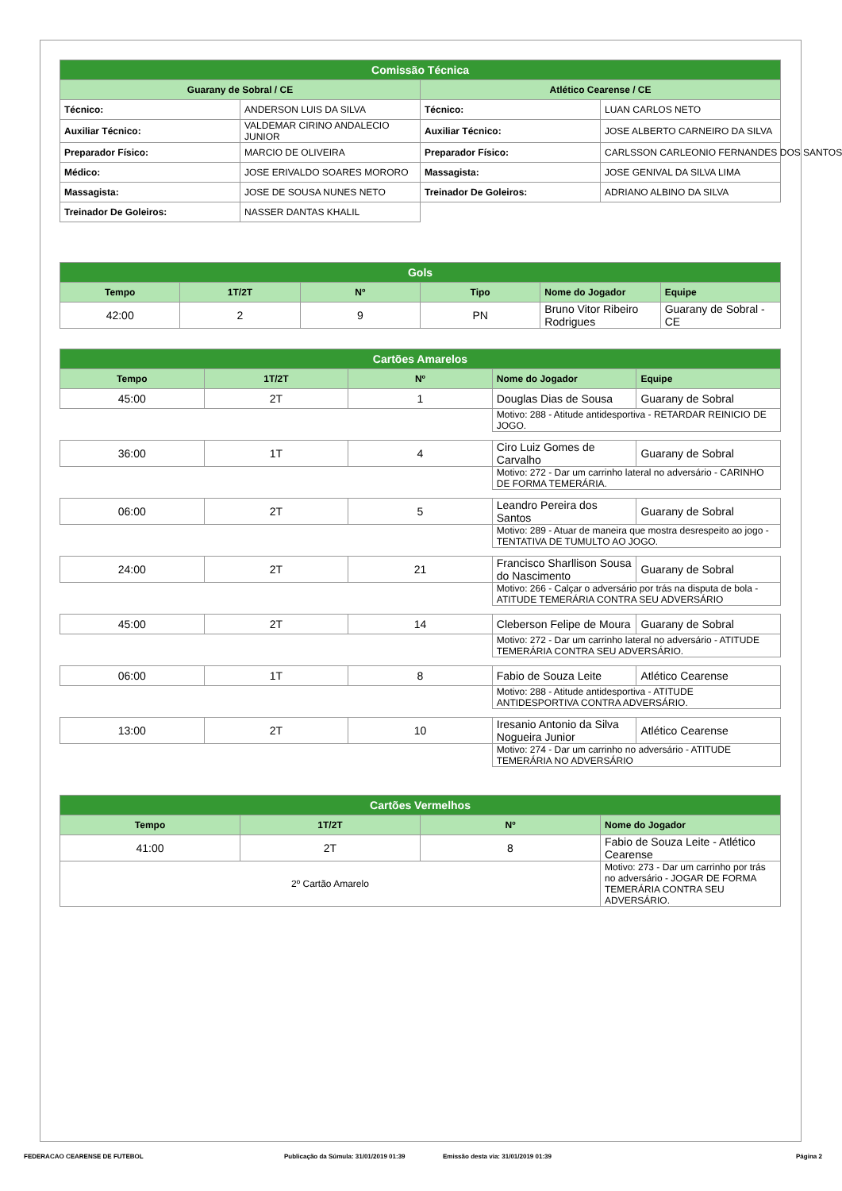| Comissão Técnica | | | |
| Guarany de Sobral / CE | | Atlético Cearense / CE | |
| Técnico: | ANDERSON LUIS DA SILVA | Técnico: | LUAN CARLOS NETO |
| Auxiliar Técnico: | VALDEMAR CIRINO ANDALECIO JUNIOR | Auxiliar Técnico: | JOSE ALBERTO CARNEIRO DA SILVA |
| Preparador Físico: | MARCIO DE OLIVEIRA | Preparador Físico: | CARLSSON CARLEONIO FERNANDES DOS SANTOS |
| Médico: | JOSE ERIVALDO SOARES MORORO | Massagista: | JOSE GENIVAL DA SILVA LIMA |
| Massagista: | JOSE DE SOUSA NUNES NETO | Treinador De Goleiros: | ADRIANO ALBINO DA SILVA |
| Treinador De Goleiros: | NASSER DANTAS KHALIL | | |
| Gols | | | | | |
| Tempo | 1T/2T | Nº | Tipo | Nome do Jogador | Equipe |
| 42:00 | 2 | 9 | PN | Bruno Vitor Ribeiro Rodrigues | Guarany de Sobral - CE |
| Cartões Amarelos | | | | |
| Tempo | 1T/2T | Nº | Nome do Jogador | Equipe |
| 45:00 | 2T | 1 | Douglas Dias de Sousa | Guarany de Sobral |
| | | | Motivo: 288 - Atitude antidesportiva - RETARDAR REINICIO DE JOGO. | |
| 36:00 | 1T | 4 | Ciro Luiz Gomes de Carvalho | Guarany de Sobral |
| | | | Motivo: 272 - Dar um carrinho lateral no adversário - CARINHO DE FORMA TEMERÁRIA. | |
| 06:00 | 2T | 5 | Leandro Pereira dos Santos | Guarany de Sobral |
| | | | Motivo: 289 - Atuar de maneira que mostra desrespeito ao jogo - TENTATIVA DE TUMULTO AO JOGO. | |
| 24:00 | 2T | 21 | Francisco Sharllison Sousa do Nascimento | Guarany de Sobral |
| | | | Motivo: 266 - Calçar o adversário por trás na disputa de bola - ATITUDE TEMERÁRIA CONTRA SEU ADVERSÁRIO | |
| 45:00 | 2T | 14 | Cleberson Felipe de Moura | Guarany de Sobral |
| | | | Motivo: 272 - Dar um carrinho lateral no adversário - ATITUDE TEMERÁRIA CONTRA SEU ADVERSÁRIO. | |
| 06:00 | 1T | 8 | Fabio de Souza Leite | Atlético Cearense |
| | | | Motivo: 288 - Atitude antidesportiva - ATITUDE ANTIDESPORTIVA CONTRA ADVERSÁRIO. | |
| 13:00 | 2T | 10 | Iresanio Antonio da Silva Nogueira Junior | Atlético Cearense |
| | | | Motivo: 274 - Dar um carrinho no adversário - ATITUDE TEMERÁRIA NO ADVERSÁRIO | |
| Cartões Vermelhos | | | |
| Tempo | 1T/2T | Nº | Nome do Jogador |
| 41:00 | 2T | 8 | Fabio de Souza Leite - Atlético Cearense |
| 2º Cartão Amarelo | | | Motivo: 273 - Dar um carrinho por trás no adversário - JOGAR DE FORMA TEMERÁRIA CONTRA SEU ADVERSÁRIO. |
FEDERACAO CEARENSE DE FUTEBOL Publicação da Súmula: 31/01/2019 01:39 Emissão desta via: 31/01/2019 01:39 Página 2